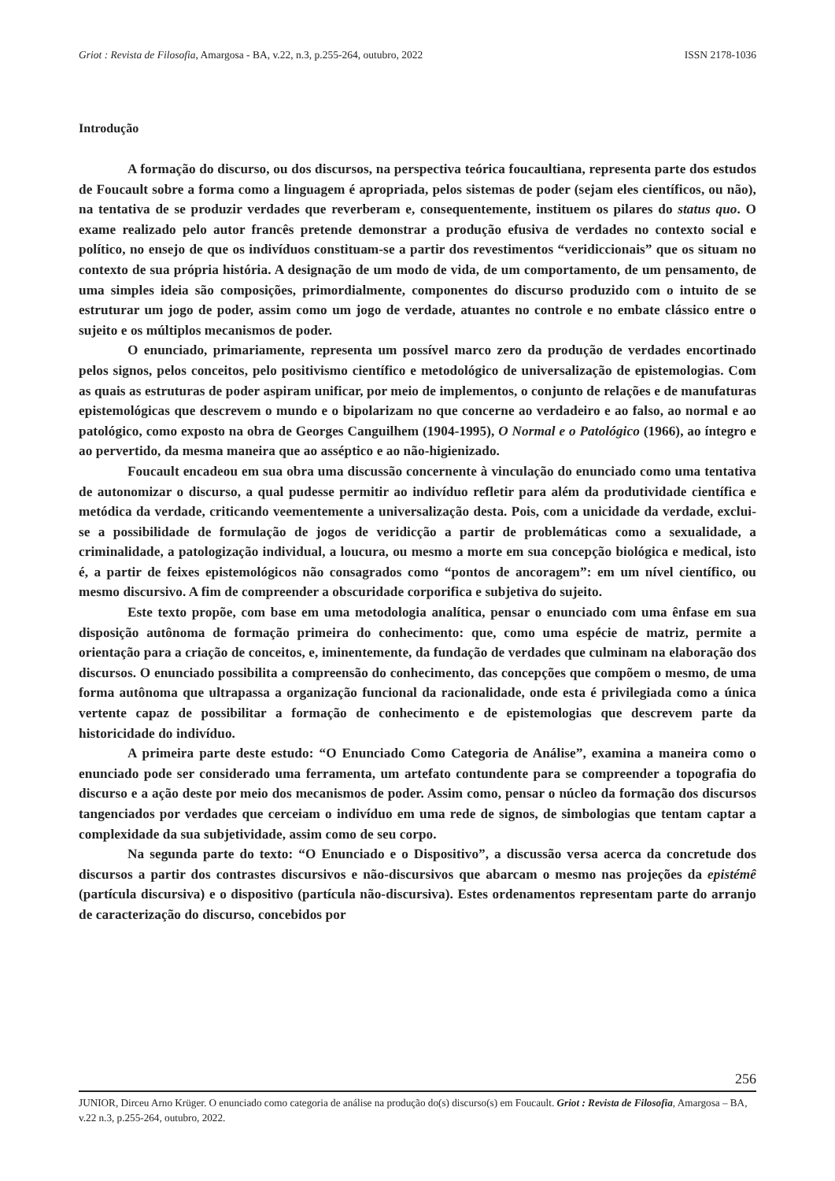Griot : Revista de Filosofia, Amargosa - BA, v.22, n.3, p.255-264, outubro, 2022 ISSN 2178-1036
Introdução
A formação do discurso, ou dos discursos, na perspectiva teórica foucaultiana, representa parte dos estudos de Foucault sobre a forma como a linguagem é apropriada, pelos sistemas de poder (sejam eles científicos, ou não), na tentativa de se produzir verdades que reverberam e, consequentemente, instituem os pilares do status quo. O exame realizado pelo autor francês pretende demonstrar a produção efusiva de verdades no contexto social e político, no ensejo de que os indivíduos constituam-se a partir dos revestimentos “veridiccionais” que os situam no contexto de sua própria história. A designação de um modo de vida, de um comportamento, de um pensamento, de uma simples ideia são composições, primordialmente, componentes do discurso produzido com o intuito de se estruturar um jogo de poder, assim como um jogo de verdade, atuantes no controle e no embate clássico entre o sujeito e os múltiplos mecanismos de poder.
O enunciado, primariamente, representa um possível marco zero da produção de verdades encortinado pelos signos, pelos conceitos, pelo positivismo científico e metodológico de universalização de epistemologias. Com as quais as estruturas de poder aspiram unificar, por meio de implementos, o conjunto de relações e de manufaturas epistemológicas que descrevem o mundo e o bipolarizam no que concerne ao verdadeiro e ao falso, ao normal e ao patológico, como exposto na obra de Georges Canguilhem (1904-1995), O Normal e o Patológico (1966), ao íntegro e ao pervertido, da mesma maneira que ao asséptico e ao não-higienizado.
Foucault encadeou em sua obra uma discussão concernente à vinculação do enunciado como uma tentativa de autonomizar o discurso, a qual pudesse permitir ao indivíduo refletir para além da produtividade científica e metódica da verdade, criticando veementemente a universalização desta. Pois, com a unicidade da verdade, exclui-se a possibilidade de formulação de jogos de veridicção a partir de problemáticas como a sexualidade, a criminalidade, a patologização individual, a loucura, ou mesmo a morte em sua concepção biológica e medical, isto é, a partir de feixes epistemológicos não consagrados como “pontos de ancoragem”: em um nível científico, ou mesmo discursivo. A fim de compreender a obscuridade corporifica e subjetiva do sujeito.
Este texto propõe, com base em uma metodologia analítica, pensar o enunciado com uma ênfase em sua disposição autônoma de formação primeira do conhecimento: que, como uma espécie de matriz, permite a orientação para a criação de conceitos, e, iminentemente, da fundação de verdades que culminam na elaboração dos discursos. O enunciado possibilita a compreensão do conhecimento, das concepções que compõem o mesmo, de uma forma autônoma que ultrapassa a organização funcional da racionalidade, onde esta é privilegiada como a única vertente capaz de possibilitar a formação de conhecimento e de epistemologias que descrevem parte da historicidade do indivíduo.
A primeira parte deste estudo: “O Enunciado Como Categoria de Análise”, examina a maneira como o enunciado pode ser considerado uma ferramenta, um artefato contundente para se compreender a topografia do discurso e a ação deste por meio dos mecanismos de poder. Assim como, pensar o núcleo da formação dos discursos tangenciados por verdades que cerceiam o indivíduo em uma rede de signos, de simbologias que tentam captar a complexidade da sua subjetividade, assim como de seu corpo.
Na segunda parte do texto: “O Enunciado e o Dispositivo”, a discussão versa acerca da concretude dos discursos a partir dos contrastes discursivos e não-discursivos que abarcam o mesmo nas projeções da epistémê (partícula discursiva) e o dispositivo (partícula não-discursiva). Estes ordenamentos representam parte do arranjo de caracterização do discurso, concebidos por
256
JUNIOR, Dirceu Arno Krüger. O enunciado como categoria de análise na produção do(s) discurso(s) em Foucault. Griot : Revista de Filosofia, Amargosa – BA, v.22 n.3, p.255-264, outubro, 2022.